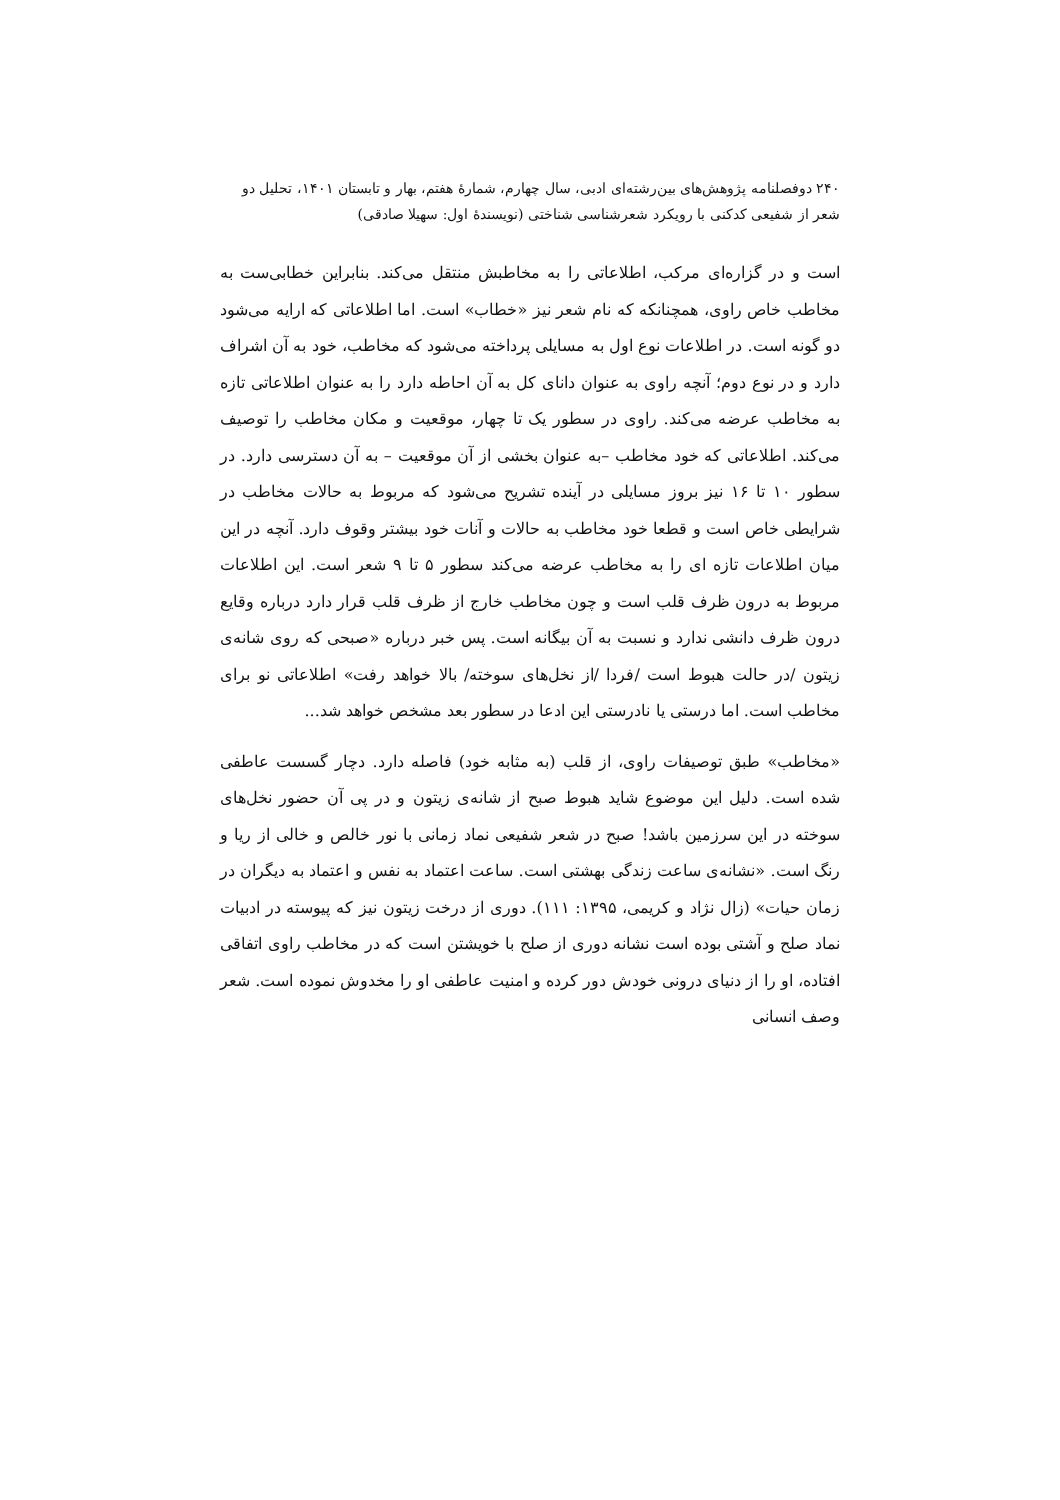۲۴۰ دوفصلنامه پژوهش‌های بین‌رشته‌ای ادبی، سال چهارم، شمارهٔ هفتم، بهار و تابستان ۱۴۰۱، تحلیل دو شعر از شفیعی کدکنی با رویکرد شعرشناسی شناختی (نویسندهٔ اول: سهیلا صادقی)
است و در گزاره‌ای مرکب، اطلاعاتی را به مخاطبش منتقل می‌کند. بنابراین خطابی‌ست به مخاطب خاص راوی، همچنانکه که نام شعر نیز «خطاب» است. اما اطلاعاتی که ارایه می‌شود دو گونه است. در اطلاعات نوع اول به مسایلی پرداخته می‌شود که مخاطب، خود به آن اشراف دارد و در نوع دوم؛ آنچه راوی به عنوان دانای کل به آن احاطه دارد را به عنوان اطلاعاتی تازه به مخاطب عرضه می‌کند. راوی در سطور یک تا چهار، موقعیت و مکان مخاطب را توصیف می‌کند. اطلاعاتی که خود مخاطب –به عنوان بخشی از آن موقعیت – به آن دسترسی دارد. در سطور ۱۰ تا ۱۶ نیز بروز مسایلی در آینده تشریح می‌شود که مربوط به حالات مخاطب در شرایطی خاص است و قطعا خود مخاطب به حالات و آنات خود بیشتر وقوف دارد. آنچه در این میان اطلاعات تازه ای را به مخاطب عرضه می‌کند سطور ۵ تا ۹ شعر است. این اطلاعات مربوط به درون ظرف قلب است و چون مخاطب خارج از ظرف قلب قرار دارد درباره وقایع درون ظرف دانشی ندارد و نسبت به آن بیگانه است. پس خبر درباره «صبحی که روی شانه‌ی زیتون /در حالت هبوط است /فردا /از نخل‌های سوخته/ بالا خواهد رفت» اطلاعاتی نو برای مخاطب است. اما درستی یا نادرستی این ادعا در سطور بعد مشخص خواهد شد...
«مخاطب» طبق توصیفات راوی، از قلب (به مثابه خود) فاصله دارد. دچار گسست عاطفی شده است. دلیل این موضوع شاید هبوط صبح از شانه‌ی زیتون و در پی آن حضور نخل‌های سوخته در این سرزمین باشد! صبح در شعر شفیعی نماد زمانی با نور خالص و خالی از ریا و رنگ است. «نشانه‌ی ساعت زندگی بهشتی است. ساعت اعتماد به نفس و اعتماد به دیگران در زمان حیات» (زال نژاد و کریمی، ۱۳۹۵: ۱۱۱). دوری از درخت زیتون نیز که پیوسته در ادبیات نماد صلح و آشتی بوده است نشانه دوری از صلح با خویشتن است که در مخاطب راوی اتفاقی افتاده، او را از دنیای درونی خودش دور کرده و امنیت عاطفی او را مخدوش نموده است. شعر وصف انسانی